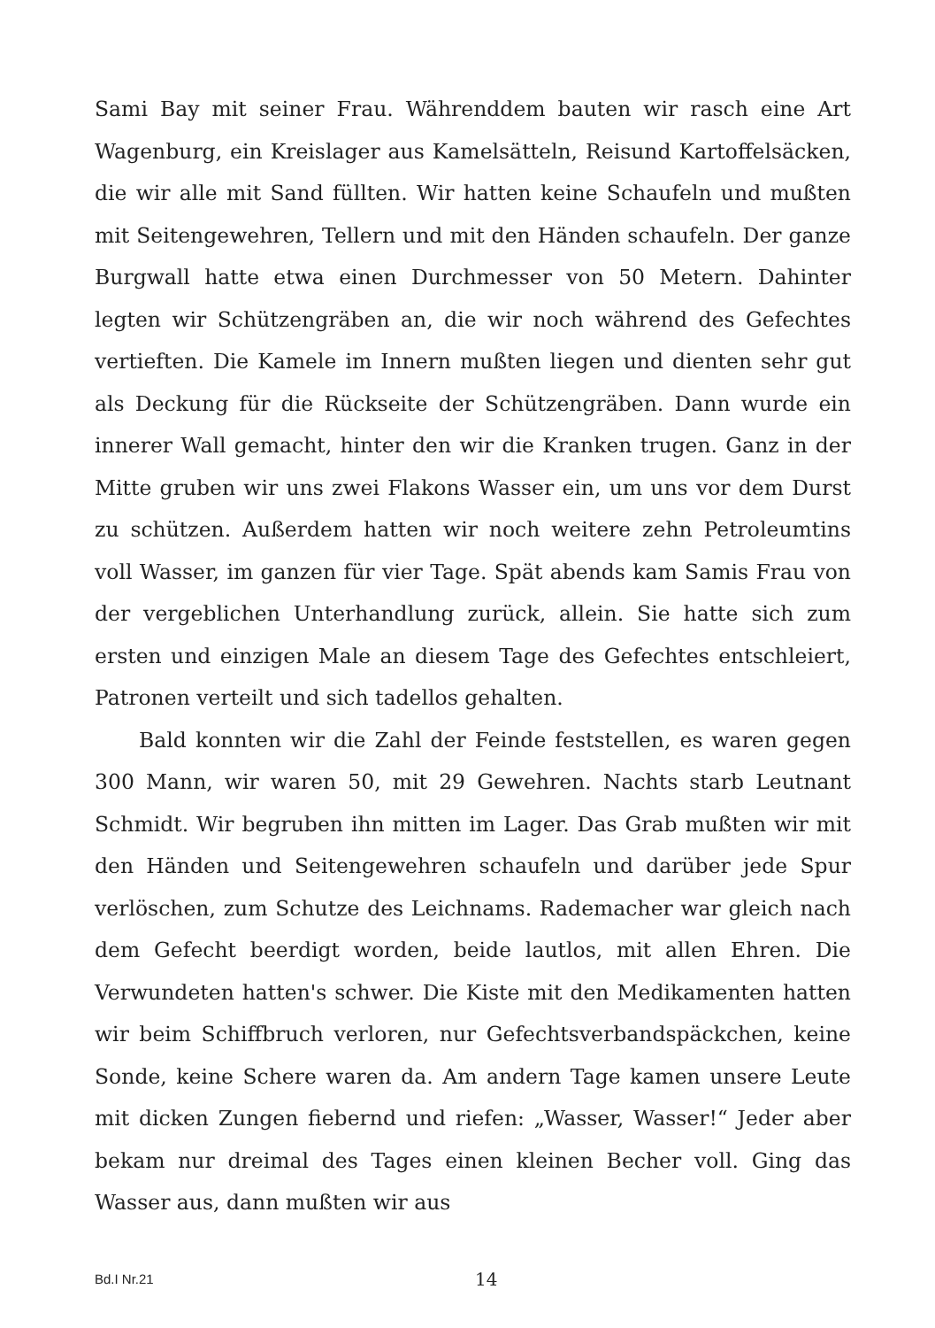Sami Bay mit seiner Frau. Währenddem bauten wir rasch eine Art Wagenburg, ein Kreislager aus Kamelsätteln, Reisund Kartoffelsäcken, die wir alle mit Sand füllten. Wir hatten keine Schaufeln und mußten mit Seitengewehren, Tellern und mit den Händen schaufeln. Der ganze Burgwall hatte etwa einen Durchmesser von 50 Metern. Dahinter legten wir Schützengräben an, die wir noch während des Gefechtes vertieften. Die Kamele im Innern mußten liegen und dienten sehr gut als Deckung für die Rückseite der Schützengräben. Dann wurde ein innerer Wall gemacht, hinter den wir die Kranken trugen. Ganz in der Mitte gruben wir uns zwei Flakons Wasser ein, um uns vor dem Durst zu schützen. Außerdem hatten wir noch weitere zehn Petroleumtins voll Wasser, im ganzen für vier Tage. Spät abends kam Samis Frau von der vergeblichen Unterhandlung zurück, allein. Sie hatte sich zum ersten und einzigen Male an diesem Tage des Gefechtes entschleiert, Patronen verteilt und sich tadellos gehalten.
Bald konnten wir die Zahl der Feinde feststellen, es waren gegen 300 Mann, wir waren 50, mit 29 Gewehren. Nachts starb Leutnant Schmidt. Wir begruben ihn mitten im Lager. Das Grab mußten wir mit den Händen und Seitengewehren schaufeln und darüber jede Spur verlöschen, zum Schutze des Leichnams. Rademacher war gleich nach dem Gefecht beerdigt worden, beide lautlos, mit allen Ehren. Die Verwundeten hatten's schwer. Die Kiste mit den Medikamenten hatten wir beim Schiffbruch verloren, nur Gefechtsverbandspäckchen, keine Sonde, keine Schere waren da. Am andern Tage kamen unsere Leute mit dicken Zungen fiebernd und riefen: „Wasser, Wasser!“ Jeder aber bekam nur dreimal des Tages einen kleinen Becher voll. Ging das Wasser aus, dann mußten wir aus
Bd.I Nr.21 14